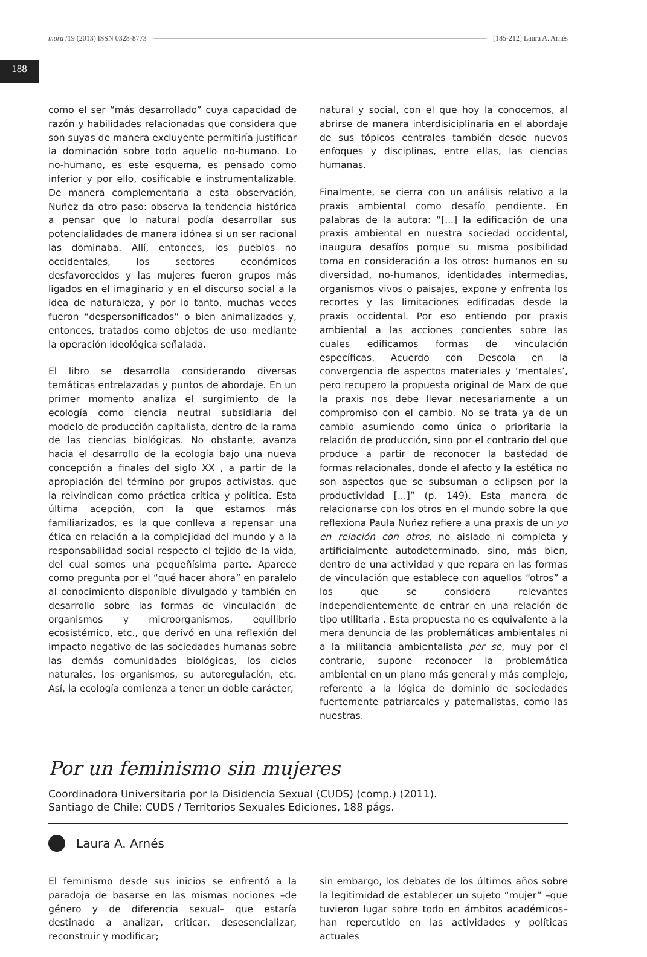188
mora /19 (2013) ISSN 0328-8773 [185-212] Laura A. Arnés
como el ser “más desarrollado” cuya capacidad de razón y habilidades relacionadas que considera que son suyas de manera excluyente permitiría justificar la dominación sobre todo aquello no-humano. Lo no-humano, es este esquema, es pensado como inferior y por ello, cosificable e instrumentalizable. De manera complementaria a esta observación, Nuñez da otro paso: observa la tendencia histórica a pensar que lo natural podía desarrollar sus potencialidades de manera idónea si un ser racional las dominaba. Allí, entonces, los pueblos no occidentales, los sectores económicos desfavorecidos y las mujeres fueron grupos más ligados en el imaginario y en el discurso social a la idea de naturaleza, y por lo tanto, muchas veces fueron “despersonificados” o bien animalizados y, entonces, tratados como objetos de uso mediante la operación ideológica señalada.
El libro se desarrolla considerando diversas temáticas entrelazadas y puntos de abordaje. En un primer momento analiza el surgimiento de la ecología como ciencia neutral subsidiaria del modelo de producción capitalista, dentro de la rama de las ciencias biológicas. No obstante, avanza hacia el desarrollo de la ecología bajo una nueva concepción a finales del siglo XX , a partir de la apropiación del término por grupos activistas, que la reivindican como práctica crítica y política. Esta última acepción, con la que estamos más familiarizados, es la que conlleva a repensar una ética en relación a la complejidad del mundo y a la responsabilidad social respecto el tejido de la vida, del cual somos una pequeñísima parte. Aparece como pregunta por el “qué hacer ahora” en paralelo al conocimiento disponible divulgado y también en desarrollo sobre las formas de vinculación de organismos y microorganismos, equilibrio ecosistémico, etc., que derivó en una reflexión del impacto negativo de las sociedades humanas sobre las demás comunidades biológicas, los ciclos naturales, los organismos, su autoregulación, etc. Así, la ecología comienza a tener un doble carácter,
natural y social, con el que hoy la conocemos, al abrirse de manera interdisiciplinaria en el abordaje de sus tópicos centrales también desde nuevos enfoques y disciplinas, entre ellas, las ciencias humanas.
Finalmente, se cierra con un análisis relativo a la praxis ambiental como desafío pendiente. En palabras de la autora: “[...] la edificación de una praxis ambiental en nuestra sociedad occidental, inaugura desafíos porque su misma posibilidad toma en consideración a los otros: humanos en su diversidad, no-humanos, identidades intermedias, organismos vivos o paisajes, expone y enfrenta los recortes y las limitaciones edificadas desde la praxis occidental. Por eso entiendo por praxis ambiental a las acciones concientes sobre las cuales edificamos formas de vinculación específicas. Acuerdo con Descola en la convergencia de aspectos materiales y ‘mentales’, pero recupero la propuesta original de Marx de que la praxis nos debe llevar necesariamente a un compromiso con el cambio. No se trata ya de un cambio asumiendo como única o prioritaria la relación de producción, sino por el contrario del que produce a partir de reconocer la bastedad de formas relacionales, donde el afecto y la estética no son aspectos que se subsuman o eclipsen por la productividad [...]” (p. 149). Esta manera de relacionarse con los otros en el mundo sobre la que reflexiona Paula Nuñez refiere a una praxis de un yo en relación con otros, no aislado ni completa y artificialmente autodeterminado, sino, más bien, dentro de una actividad y que repara en las formas de vinculación que establece con aquellos “otros” a los que se considera relevantes independientemente de entrar en una relación de tipo utilitaria . Esta propuesta no es equivalente a la mera denuncia de las problemáticas ambientales ni a la militancia ambientalista per se, muy por el contrario, supone reconocer la problemática ambiental en un plano más general y más complejo, referente a la lógica de dominio de sociedades fuertemente patriarcales y paternalistas, como las nuestras.
Por un feminismo sin mujeres
Coordinadora Universitaria por la Disidencia Sexual (CUDS) (comp.) (2011).
Santiago de Chile: CUDS / Territorios Sexuales Ediciones, 188 págs.
Laura A. Arnés
El feminismo desde sus inicios se enfrentó a la paradoja de basarse en las mismas nociones –de género y de diferencia sexual– que estaría destinado a analizar, criticar, desesencializar, reconstruir y modificar;
sin embargo, los debates de los últimos años sobre la legitimidad de establecer un sujeto “mujer” –que tuvieron lugar sobre todo en ámbitos académicos– han repercutido en las actividades y políticas actuales